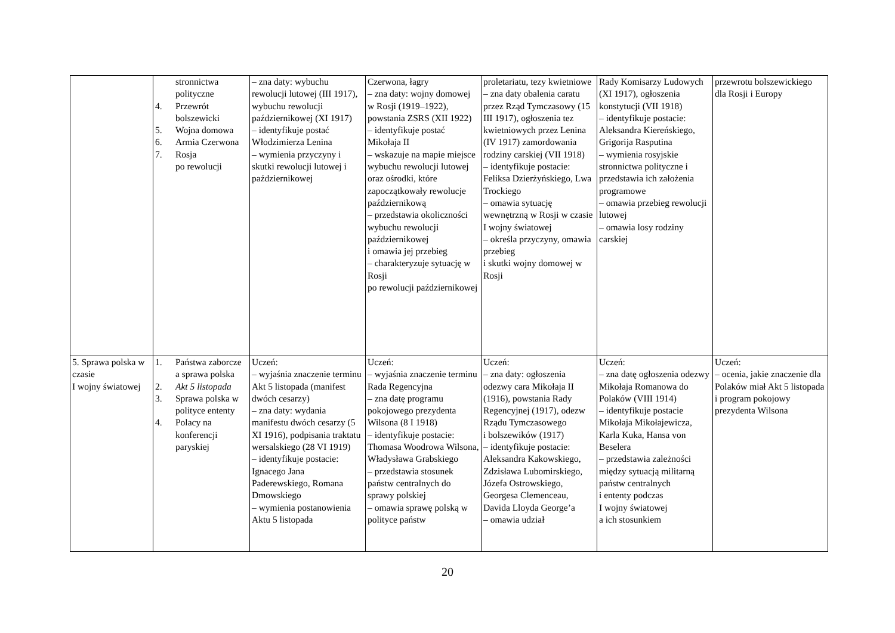| | stronnictwa polityczne 4. Przewrót bolszewicki 5. Wojna domowa 6. Armia Czerwona 7. Rosja po rewolucji | – zna daty: wybuchu rewolucji lutowej (III 1917), wybuchu rewolucji październikowej (XI 1917) – identyfikuje postać Włodzimierza Lenina – wymienia przyczyny i skutki rewolucji lutowej i październikowej | Czerwona, łagry – zna daty: wojny domowej w Rosji (1919–1922), powstania ZSRS (XII 1922) – identyfikuje postać Mikołaja II – wskazuje na mapie miejsce wybuchu rewolucji lutowej oraz ośrodki, które zapoczątkowały rewolucje październikową – przedstawia okoliczności wybuchu rewolucji październikowej i omawia jej przebieg – charakteryzuje sytuację w Rosji po rewolucji październikowej | proletariatu, tezy kwietniowe – zna daty obalenia caratu przez Rząd Tymczasowy (15 III 1917), ogłoszenia tez kwietniowych przez Lenina (IV 1917) zamordowania rodziny carskiej (VII 1918) – identyfikuje postacie: Feliksa Dzierżyńskiego, Lwa Trockiego – omawia sytuację wewnętrzną w Rosji w czasie I wojny światowej – określa przyczyny, omawia przebieg i skutki wojny domowej w Rosji | Rady Komisarzy Ludowych (XI 1917), ogłoszenia konstytucji (VII 1918) – identyfikuje postacie: Aleksandra Kiereńskiego, Grigorija Rasputina – wymienia rosyjskie stronnictwa polityczne i przedstawia ich założenia programowe – omawia przebieg rewolucji lutowej – omawia losy rodziny carskiej | przewrotu bolszewickiego dla Rosji i Europy |
| 5. Sprawa polska w czasie I wojny światowej | 1. Państwa zaborcze a sprawa polska 2. Akt 5 listopada 3. Sprawa polska w polityce ententy 4. Polacy na konferencji paryskiej | Uczeń: – wyjaśnia znaczenie terminu Akt 5 listopada (manifest dwóch cesarzy) – zna daty: wydania manifestu dwóch cesarzy (5 XI 1916), podpisania traktatu wersalskiego (28 VI 1919) – identyfikuje postacie: Ignacego Jana Paderewskiego, Romana Dmowskiego – wymienia postanowienia Aktu 5 listopada | Uczeń: – wyjaśnia znaczenie terminu Rada Regencyjna – zna datę programu pokojowego prezydenta Wilsona (8 I 1918) – identyfikuje postacie: Thomasa Woodrowa Wilsona, Władysława Grabskiego – przedstawia stosunek państw centralnych do sprawy polskiej – omawia sprawę polską w polityce państw | Uczeń: – zna daty: ogłoszenia odezwy cara Mikołaja II (1916), powstania Rady Regencyjnej (1917), odezw Rządu Tymczasowego i bolszewików (1917) – identyfikuje postacie: Aleksandra Kakowskiego, Zdzisława Lubomirskiego, Józefa Ostrowskiego, Georgesa Clemenceau, Davida Lloyda George’a – omawia udział | Uczeń: – zna datę ogłoszenia odezwy Mikołaja Romanowa do Polaków (VIII 1914) – identyfikuje postacie Mikołaja Mikołajewicza, Karla Kuka, Hansa von Beselera – przedstawia zależności między sytuacją militarną państw centralnych i ententy podczas I wojny światowej a ich stosunkiem | Uczeń: – ocenia, jakie znaczenie dla Polaków miał Akt 5 listopada i program pokojowy prezydenta Wilsona |
20